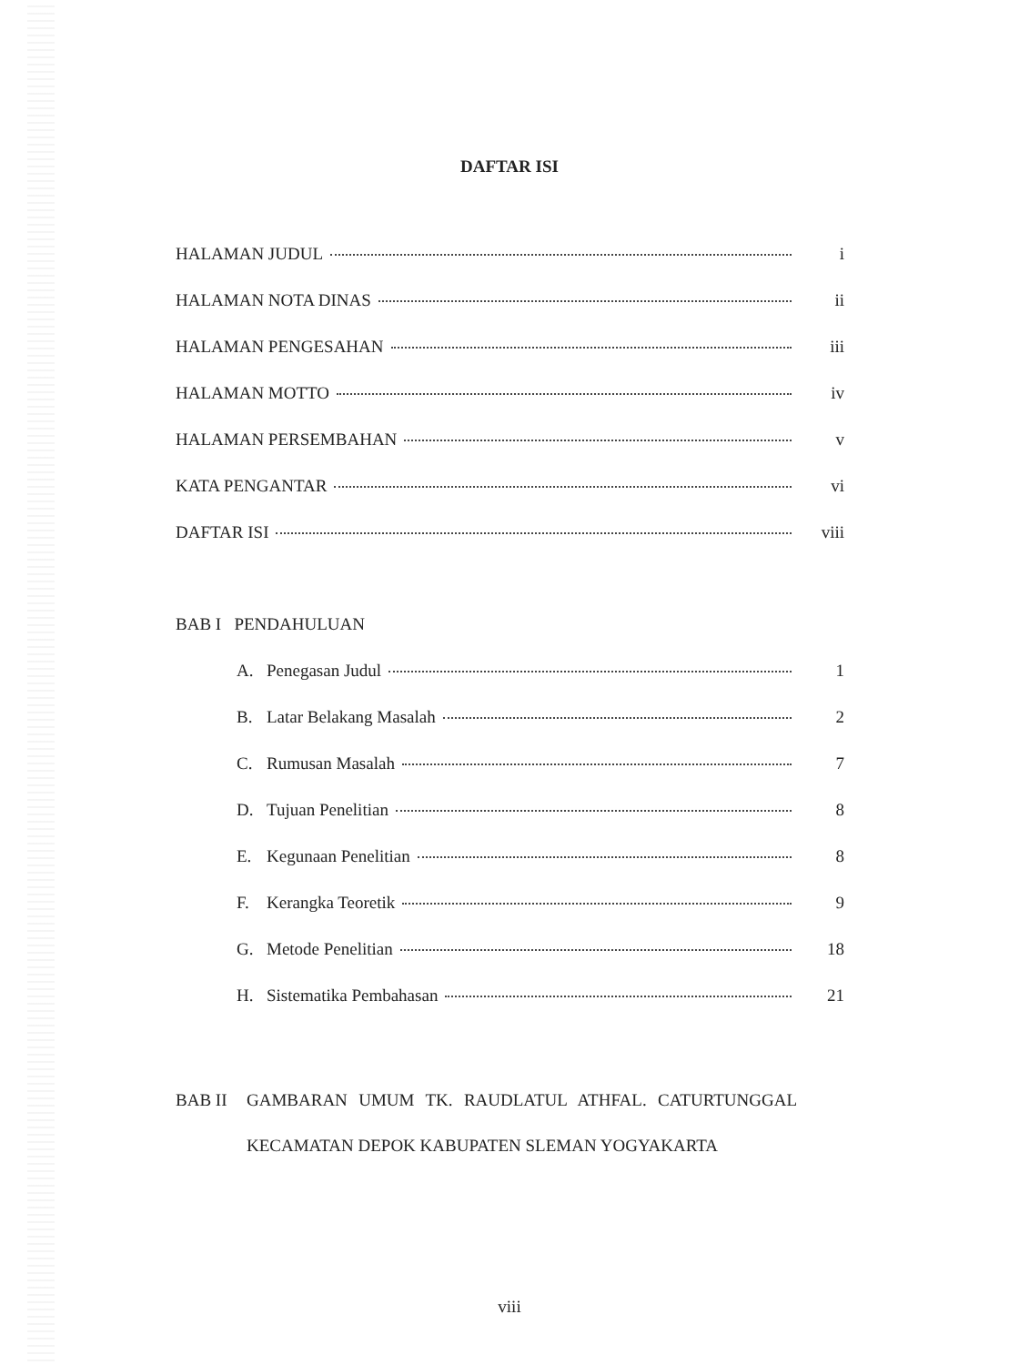DAFTAR ISI
HALAMAN JUDUL i
HALAMAN NOTA DINAS ii
HALAMAN PENGESAHAN iii
HALAMAN MOTTO iv
HALAMAN PERSEMBAHAN v
KATA PENGANTAR vi
DAFTAR ISI viii
BAB I PENDAHULUAN
A. Penegasan Judul 1
B. Latar Belakang Masalah 2
C. Rumusan Masalah 7
D. Tujuan Penelitian 8
E. Kegunaan Penelitian 8
F. Kerangka Teoretik 9
G. Metode Penelitian 18
H. Sistematika Pembahasan 21
BAB II GAMBARAN UMUM TK. RAUDLATUL ATHFAL. CATURTUNGGAL KECAMATAN DEPOK KABUPATEN SLEMAN YOGYAKARTA
viii